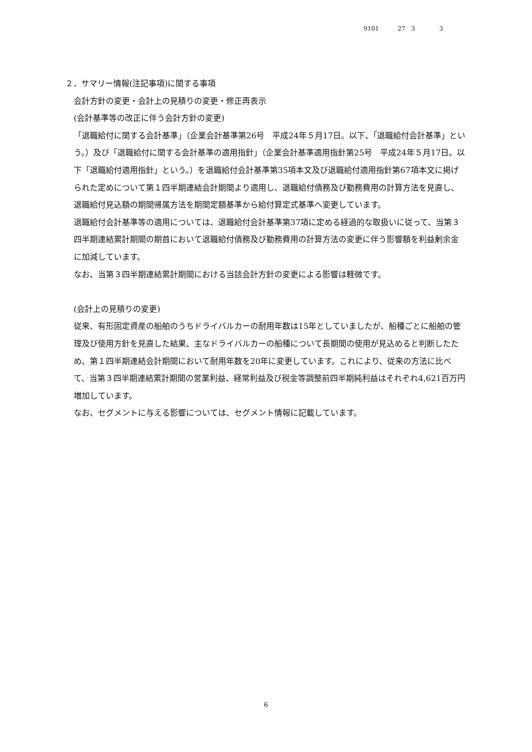9101 27 3 3
２．サマリー情報(注記事項)に関する事項
会計方針の変更・会計上の見積りの変更・修正再表示
(会計基準等の改正に伴う会計方針の変更)
「退職給付に関する会計基準」（企業会計基準第26号　平成24年５月17日。以下、「退職給付会計基準」という。）及び「退職給付に関する会計基準の適用指針」（企業会計基準適用指針第25号　平成24年５月17日。以下「退職給付適用指針」という。）を退職給付会計基準第35項本文及び退職給付適用指針第67項本文に掲げられた定めについて第１四半期連結会計期間より適用し、退職給付債務及び勤務費用の計算方法を見直し、退職給付見込額の期間帰属方法を期間定額基準から給付算定式基準へ変更しています。
退職給付会計基準等の適用については、退職給付会計基準第37項に定める経過的な取扱いに従って、当第３四半期連結累計期間の期首において退職給付債務及び勤務費用の計算方法の変更に伴う影響額を利益剰余金に加減しています。
なお、当第３四半期連結累計期間における当該会計方針の変更による影響は軽微です。
(会計上の見積りの変更)
従来、有形固定資産の船舶のうちドライバルカーの耐用年数は15年としていましたが、船種ごとに船舶の管理及び使用方針を見直した結果、主なドライバルカーの船種について長期間の使用が見込めると判断したため、第１四半期連結会計期間において耐用年数を20年に変更しています。これにより、従来の方法に比べて、当第３四半期連結累計期間の営業利益、経常利益及び税金等調整前四半期純利益はそれぞれ4,621百万円増加しています。
なお、セグメントに与える影響については、セグメント情報に記載しています。
6